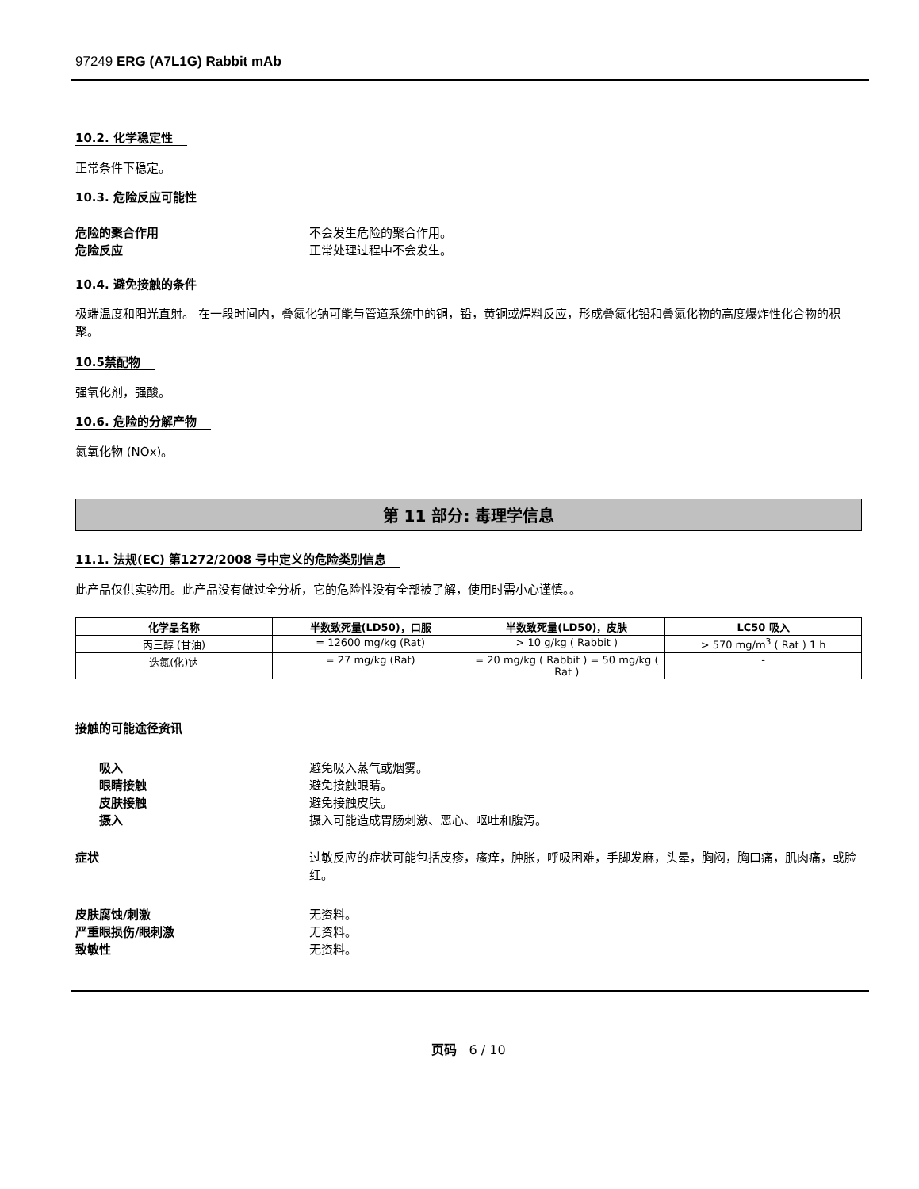97249 ERG (A7L1G) Rabbit mAb
10.2. 化学稳定性
正常条件下稳定。
10.3. 危险反应可能性
危险的聚合作用 不会发生危险的聚合作用。
危险反应 正常处理过程中不会发生。
10.4. 避免接触的条件
极端温度和阳光直射。 在一段时间内，叠氮化钠可能与管道系统中的铜，铅，黄铜或焊料反应，形成叠氮化铅和叠氮化物的高度爆炸性化合物的积聚。
10.5禁配物
强氧化剂，强酸。
10.6. 危险的分解产物
氮氧化物 (NOx)。
第 11 部分: 毒理学信息
11.1. 法规(EC) 第1272/2008 号中定义的危险类别信息
此产品仅供实验用。此产品没有做过全分析，它的危险性没有全部被了解，使用时需小心谨慎。。
| 化学品名称 | 半数致死量(LD50)，口服 | 半数致死量(LD50)，皮肤 | LC50 吸入 |
| --- | --- | --- | --- |
| 丙三醇 (甘油) | = 12600 mg/kg (Rat) | > 10 g/kg ( Rabbit ) | > 570 mg/m<sup>3</sup> ( Rat ) 1 h |
| 迭氮(化)钠 | = 27 mg/kg (Rat) | = 20 mg/kg ( Rabbit ) = 50 mg/kg ( Rat ) | - |
接触的可能途径资讯
吸入 避免吸入蒸气或烟雾。
眼睛接触 避免接触眼睛。
皮肤接触 避免接触皮肤。
摄入 摄入可能造成胃肠刺激、恶心、呕吐和腹泻。
症状 过敏反应的症状可能包括皮疹，瘙痒，肿胀，呼吸困难，手脚发麻，头晕，胸闷，胸口痛，肌肉痛，或脸红。
皮肤腐蚀/刺激 无资料。
严重眼损伤/眼刺激 无资料。
致敏性 无资料。
页码 6 / 10